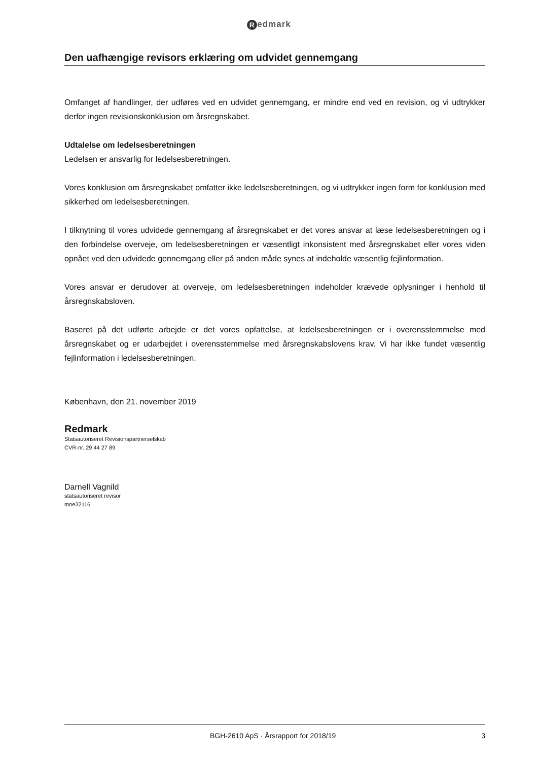Redmark
Den uafhængige revisors erklæring om udvidet gennemgang
Omfanget af handlinger, der udføres ved en udvidet gennemgang, er mindre end ved en revision, og vi udtrykker derfor ingen revisionskonklusion om årsregnskabet.
Udtalelse om ledelsesberetningen
Ledelsen er ansvarlig for ledelsesberetningen.
Vores konklusion om årsregnskabet omfatter ikke ledelsesberetningen, og vi udtrykker ingen form for konklusion med sikkerhed om ledelsesberetningen.
I tilknytning til vores udvidede gennemgang af årsregnskabet er det vores ansvar at læse ledelsesberetningen og i den forbindelse overveje, om ledelsesberetningen er væsentligt inkonsistent med årsregnskabet eller vores viden opnået ved den udvidede gennemgang eller på anden måde synes at indeholde væsentlig fejlinformation.
Vores ansvar er derudover at overveje, om ledelsesberetningen indeholder krævede oplysninger i henhold til årsregnskabsloven.
Baseret på det udførte arbejde er det vores opfattelse, at ledelsesberetningen er i overensstemmelse med årsregnskabet og er udarbejdet i overensstemmelse med årsregnskabslovens krav. Vi har ikke fundet væsentlig fejlinformation i ledelsesberetningen.
København, den 21. november 2019
Redmark
Statsautoriseret Revisionspartnerselskab
CVR-nr. 29 44 27 89
Darnell Vagnild
statsautoriseret revisor
mne32116
BGH-2610 ApS · Årsrapport for 2018/19 3